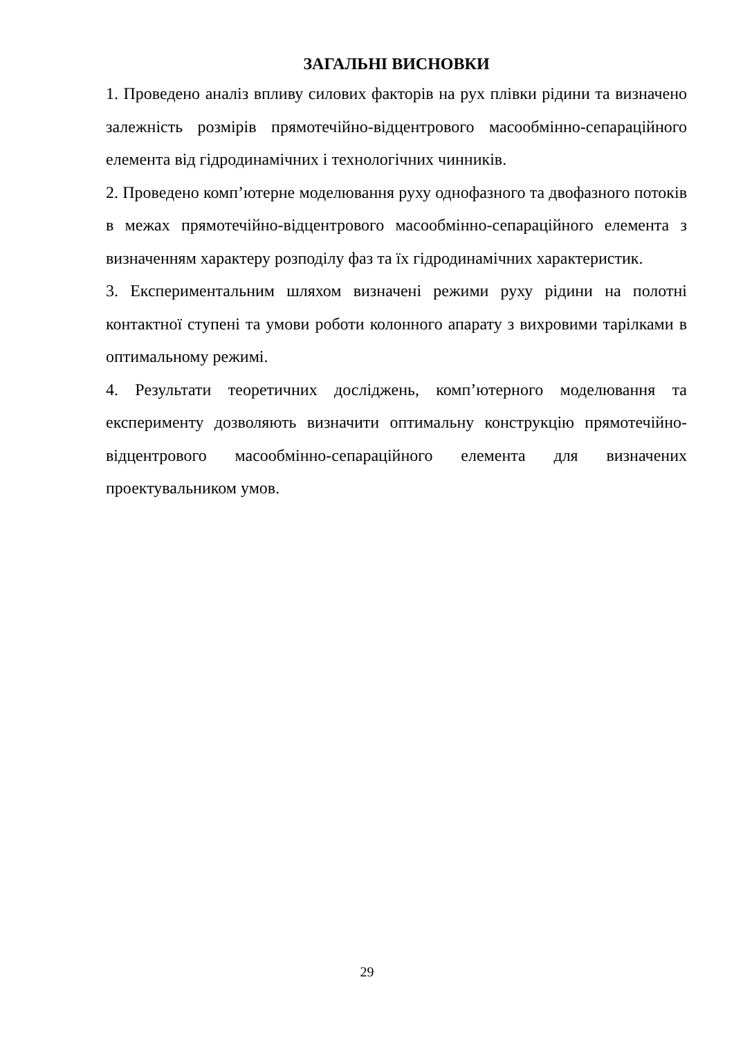ЗАГАЛЬНІ ВИСНОВКИ
1. Проведено аналіз впливу силових факторів на рух плівки рідини та визначено залежність розмірів прямотечійно-відцентрового масообмінно-сепараційного елемента від гідродинамічних і технологічних чинників.
2. Проведено комп’ютерне моделювання руху однофазного та двофазного потоків в межах прямотечійно-відцентрового масообмінно-сепараційного елемента з визначенням характеру розподілу фаз та їх гідродинамічних характеристик.
3. Експериментальним шляхом визначені режими руху рідини на полотні контактної ступені та умови роботи колонного апарату з вихровими тарілками в оптимальному режимі.
4. Результати теоретичних досліджень, комп’ютерного моделювання та експерименту дозволяють визначити оптимальну конструкцію прямотечійно-відцентрового масообмінно-сепараційного елемента для визначених проектувальником умов.
29